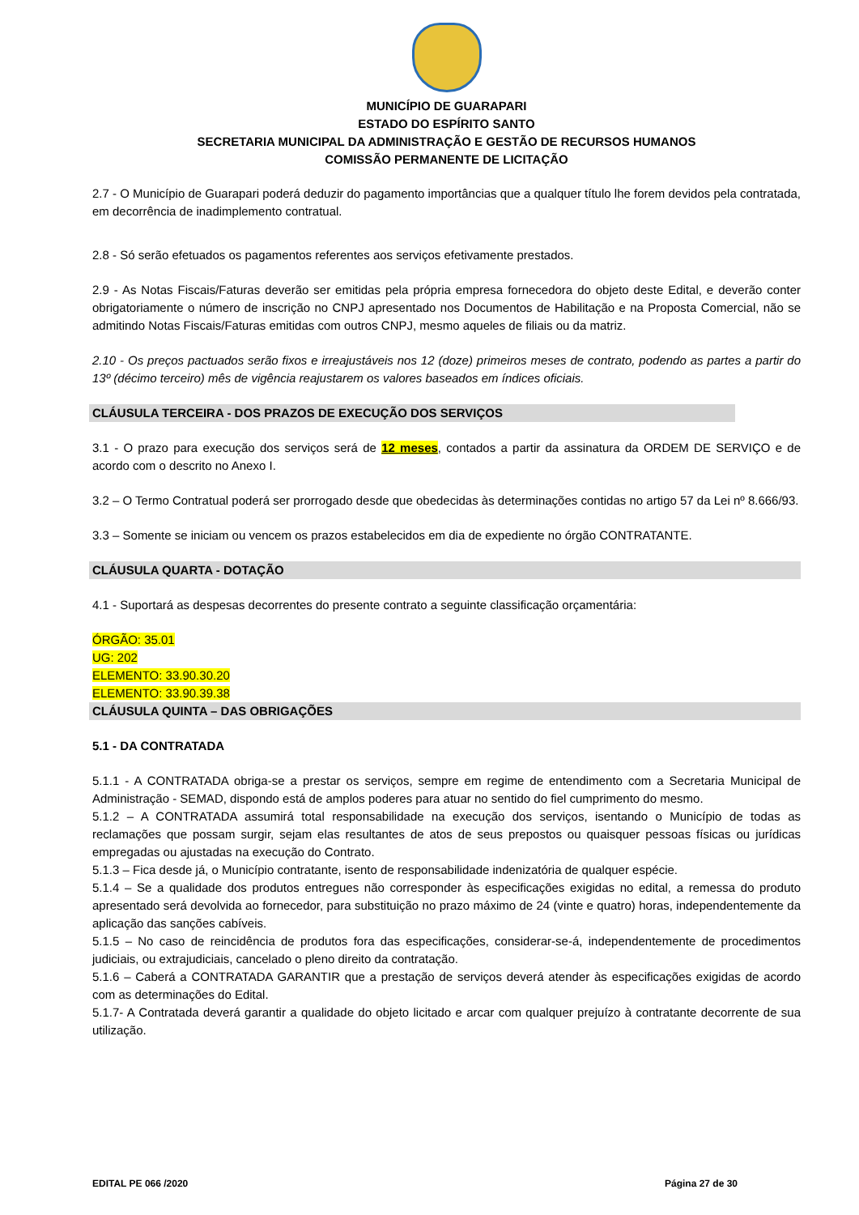MUNICÍPIO DE GUARAPARI
ESTADO DO ESPÍRITO SANTO
SECRETARIA MUNICIPAL DA ADMINISTRAÇÃO E GESTÃO DE RECURSOS HUMANOS
COMISSÃO PERMANENTE DE LICITAÇÃO
2.7 - O Município de Guarapari poderá deduzir do pagamento importâncias que a qualquer título lhe forem devidos pela contratada, em decorrência de inadimplemento contratual.
2.8 - Só serão efetuados os pagamentos referentes aos serviços efetivamente prestados.
2.9 - As Notas Fiscais/Faturas deverão ser emitidas pela própria empresa fornecedora do objeto deste Edital, e deverão conter obrigatoriamente o número de inscrição no CNPJ apresentado nos Documentos de Habilitação e na Proposta Comercial, não se admitindo Notas Fiscais/Faturas emitidas com outros CNPJ, mesmo aqueles de filiais ou da matriz.
2.10 - Os preços pactuados serão fixos e irreajustáveis nos 12 (doze) primeiros meses de contrato, podendo as partes a partir do 13º (décimo terceiro) mês de vigência reajustarem os valores baseados em índices oficiais.
CLÁUSULA TERCEIRA - DOS PRAZOS DE EXECUÇÃO DOS SERVIÇOS
3.1 - O prazo para execução dos serviços será de 12 meses, contados a partir da assinatura da ORDEM DE SERVIÇO e de acordo com o descrito no Anexo I.
3.2 – O Termo Contratual poderá ser prorrogado desde que obedecidas às determinações contidas no artigo 57 da Lei nº 8.666/93.
3.3 – Somente se iniciam ou vencem os prazos estabelecidos em dia de expediente no órgão CONTRATANTE.
CLÁUSULA QUARTA - DOTAÇÃO
4.1 - Suportará as despesas decorrentes do presente contrato a seguinte classificação orçamentária:
ÓRGÃO: 35.01
UG: 202
ELEMENTO: 33.90.30.20
ELEMENTO: 33.90.39.38
CLÁUSULA QUINTA – DAS OBRIGAÇÕES
5.1 - DA CONTRATADA
5.1.1 - A CONTRATADA obriga-se a prestar os serviços, sempre em regime de entendimento com a Secretaria Municipal de Administração - SEMAD, dispondo está de amplos poderes para atuar no sentido do fiel cumprimento do mesmo.
5.1.2 – A CONTRATADA assumirá total responsabilidade na execução dos serviços, isentando o Município de todas as reclamações que possam surgir, sejam elas resultantes de atos de seus prepostos ou quaisquer pessoas físicas ou jurídicas empregadas ou ajustadas na execução do Contrato.
5.1.3 – Fica desde já, o Município contratante, isento de responsabilidade indenizatória de qualquer espécie.
5.1.4 – Se a qualidade dos produtos entregues não corresponder às especificações exigidas no edital, a remessa do produto apresentado será devolvida ao fornecedor, para substituição no prazo máximo de 24 (vinte e quatro) horas, independentemente da aplicação das sanções cabíveis.
5.1.5 – No caso de reincidência de produtos fora das especificações, considerar-se-á, independentemente de procedimentos judiciais, ou extrajudiciais, cancelado o pleno direito da contratação.
5.1.6 – Caberá a CONTRATADA GARANTIR que a prestação de serviços deverá atender às especificações exigidas de acordo com as determinações do Edital.
5.1.7- A Contratada deverá garantir a qualidade do objeto licitado e arcar com qualquer prejuízo à contratante decorrente de sua utilização.
EDITAL PE 066 /2020 Página 27 de 30